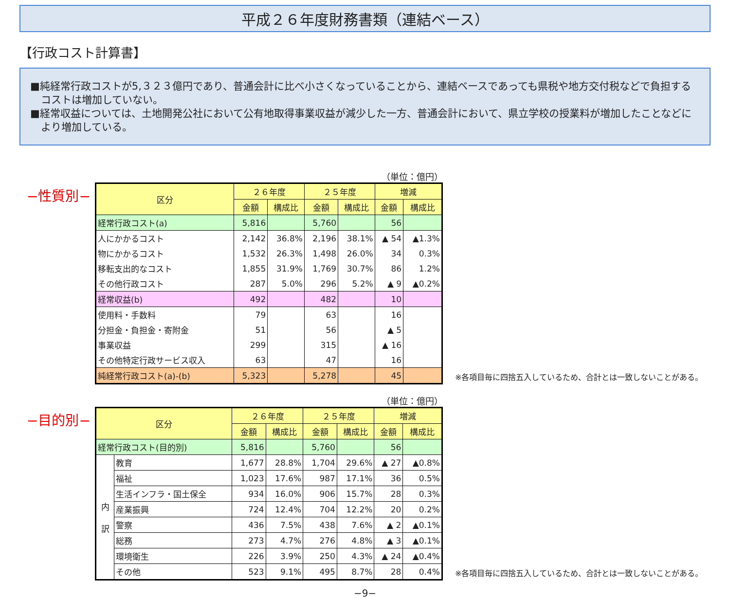平成２６年度財務書類（連結ベース）
【行政コスト計算書】
■純経常行政コストが5,３２３億円であり、普通会計に比べ小さくなっていることから、連結ベースであっても県税や地方交付税などで負担するコストは増加していない。
■経常収益については、土地開発公社において公有地取得事業収益が減少した一方、普通会計において、県立学校の授業料が増加したことなどにより増加している。
−性質別−
（単位：億円）
| 区分 | ２６年度 | | ２５年度 | | 増減 | |
| --- | --- | --- | --- | --- | --- | --- |
| | 金額 | 構成比 | 金額 | 構成比 | 金額 | 構成比 |
| 経常行政コスト(a) | 5,816 | | 5,760 | | 56 | |
| 人にかかるコスト | 2,142 | 36.8% | 2,196 | 38.1% | ▲ 54 | ▲1.3% |
| 物にかかるコスト | 1,532 | 26.3% | 1,498 | 26.0% | 34 | 0.3% |
| 移転支出的なコスト | 1,855 | 31.9% | 1,769 | 30.7% | 86 | 1.2% |
| その他行政コスト | 287 | 5.0% | 296 | 5.2% | ▲ 9 | ▲0.2% |
| 経常収益(b) | 492 | | 482 | | 10 | |
| 使用料・手数料 | 79 | | 63 | | 16 | |
| 分担金・負担金・寄附金 | 51 | | 56 | | ▲ 5 | |
| 事業収益 | 299 | | 315 | | ▲ 16 | |
| その他特定行政サービス収入 | 63 | | 47 | | 16 | |
| 純経常行政コスト(a)-(b) | 5,323 | | 5,278 | | 45 | |
※各項目毎に四捨五入しているため、合計とは一致しないことがある。
−目的別−
（単位：億円）
| 区分 | | ２６年度 | | ２５年度 | | 増減 | |
| --- | --- | --- | --- | --- | --- | --- | --- |
| | | 金額 | 構成比 | 金額 | 構成比 | 金額 | 構成比 |
| 経常行政コスト(目的別) | | 5,816 | | 5,760 | | 56 | |
| 内 訳 | 教育 | 1,677 | 28.8% | 1,704 | 29.6% | ▲ 27 | ▲0.8% |
| | 福祉 | 1,023 | 17.6% | 987 | 17.1% | 36 | 0.5% |
| | 生活インフラ・国土保全 | 934 | 16.0% | 906 | 15.7% | 28 | 0.3% |
| | 産業振興 | 724 | 12.4% | 704 | 12.2% | 20 | 0.2% |
| | 警察 | 436 | 7.5% | 438 | 7.6% | ▲ 2 | ▲0.1% |
| | 総務 | 273 | 4.7% | 276 | 4.8% | ▲ 3 | ▲0.1% |
| | 環境衛生 | 226 | 3.9% | 250 | 4.3% | ▲ 24 | ▲0.4% |
| | その他 | 523 | 9.1% | 495 | 8.7% | 28 | 0.4% |
※各項目毎に四捨五入しているため、合計とは一致しないことがある。
−9−